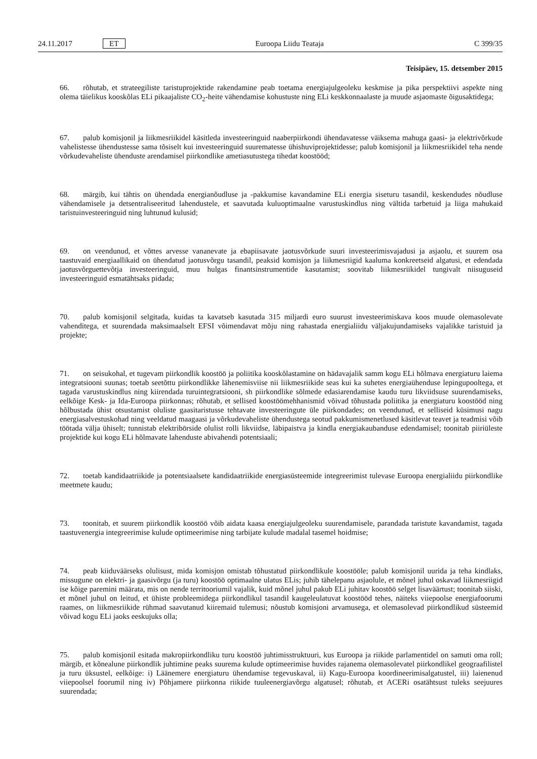24.11.2017 ET Euroopa Liidu Teataja C 399/35
Teisipäev, 15. detsember 2015
66. rõhutab, et strateegiliste taristuprojektide rakendamine peab toetama energiajulgeoleku keskmise ja pika perspektiivi aspekte ning olema täielikus kooskõlas ELi pikaajaliste CO<sub>2</sub>-heite vähendamise kohustuste ning ELi keskkonnaalaste ja muude asjaomaste õigusaktidega;
67. palub komisjonil ja liikmesriikidel käsitleda investeeringuid naaberpiirkondi ühendavatesse väiksema mahuga gaasi- ja elektrivõrkude vahelistesse ühendustesse sama tõsiselt kui investeeringuid suurematesse ühishuviprojektidesse; palub komisjonil ja liikmesriikidel teha nende võrkudevaheliste ühenduste arendamisel piirkondlike ametiasutustega tihedat koostööd;
68. märgib, kui tähtis on ühendada energianõudluse ja -pakkumise kavandamine ELi energia siseturu tasandil, keskendudes nõudluse vähendamisele ja detsentraliseeritud lahendustele, et saavutada kuluoptimaalne varustuskindlus ning vältida tarbetuid ja liiga mahukaid taristuinvesteeringuid ning luhtunud kulusid;
69. on veendunud, et võttes arvesse vananevate ja ebapiisavate jaotusvõrkude suuri investeerimisvajadusi ja asjaolu, et suurem osa taastuvaid energiaallikaid on ühendatud jaotusvõrgu tasandil, peaksid komisjon ja liikmesriigid kaaluma konkreetseid algatusi, et edendada jaotusvõrguettevõtja investeeringuid, muu hulgas finantsinstrumentide kasutamist; soovitab liikmesriikidel tungivalt niisuguseid investeeringuid esmatähtsaks pidada;
70. palub komisjonil selgitada, kuidas ta kavatseb kasutada 315 miljardi euro suurust investeerimiskava koos muude olemasolevate vahenditega, et suurendada maksimaalselt EFSI võimendavat mõju ning rahastada energialiidu väljakujundamiseks vajalikke taristuid ja projekte;
71. on seisukohal, et tugevam piirkondlik koostöö ja poliitika kooskõlastamine on hädavajalik samm kogu ELi hõlmava energiaturu laiema integratsiooni suunas; toetab seetõttu piirkondlikke lähenemisviise nii liikmesriikide seas kui ka suhetes energiaühenduse lepingupooltega, et tagada varustuskindlus ning kiirendada turuintegratsiooni, sh piirkondlike sõlmede edasiarendamise kaudu turu likviidsuse suurendamiseks, eelkõige Kesk- ja Ida-Euroopa piirkonnas; rõhutab, et sellised koostöömehhanismid võivad tõhustada poliitika ja energiaturu koostööd ning hõlbustada ühist otsustamist oluliste gaasitaristusse tehtavate investeeringute üle piirkondades; on veendunud, et selliseid küsimusi nagu energiasalvestuskohad ning veeldatud maagaasi ja võrkudevaheliste ühendustega seotud pakkumismenetlused käsitlevat teavet ja teadmisi võib töötada välja ühiselt; tunnistab elektribörside olulist rolli likviidse, läbipaistva ja kindla energiakaubanduse edendamisel; toonitab piiriüleste projektide kui kogu ELi hõlmavate lahenduste abivahendi potentsiaali;
72. toetab kandidaatriikide ja potentsiaalsete kandidaatriikide energiasüsteemide integreerimist tulevase Euroopa energialiidu piirkondlike meetmete kaudu;
73. toonitab, et suurem piirkondlik koostöö võib aidata kaasa energiajulgeoleku suurendamisele, parandada taristute kavandamist, tagada taastuvenergia integreerimise kulude optimeerimise ning tarbijate kulude madalal tasemel hoidmise;
74. peab kiiduväärseks olulisust, mida komisjon omistab tõhustatud piirkondlikule koostööle; palub komisjonil uurida ja teha kindlaks, missugune on elektri- ja gaasivõrgu (ja turu) koostöö optimaalne ulatus ELis; juhib tähelepanu asjaolule, et mõnel juhul oskavad liikmesriigid ise kõige paremini määrata, mis on nende territooriumil vajalik, kuid mõnel juhul pakub ELi juhitav koostöö selget lisaväärtust; toonitab siiski, et mõnel juhul on leitud, et ühiste probleemidega piirkondlikul tasandil kaugeleulatuvat koostööd tehes, näiteks viiepoolse energiafoorumi raames, on liikmesriikide rühmad saavutanud kiiremaid tulemusi; nõustub komisjoni arvamusega, et olemasolevad piirkondlikud süsteemid võivad kogu ELi jaoks eeskujuks olla;
75. palub komisjonil esitada makropiirkondliku turu koostöö juhtimisstruktuuri, kus Euroopa ja riikide parlamentidel on samuti oma roll; märgib, et kõnealune piirkondlik juhtimine peaks suurema kulude optimeerimise huvides rajanema olemasolevatel piirkondlikel geograafilistel ja turu üksustel, eelkõige: i) Läänemere energiaturu ühendamise tegevuskaval, ii) Kagu-Euroopa koordineerimisalgatustel, iii) laienenud viiepoolsel foorumil ning iv) Põhjamere piirkonna riikide tuuleenergiavõrgu algatusel; rõhutab, et ACERi osatähtsust tuleks seejuures suurendada;